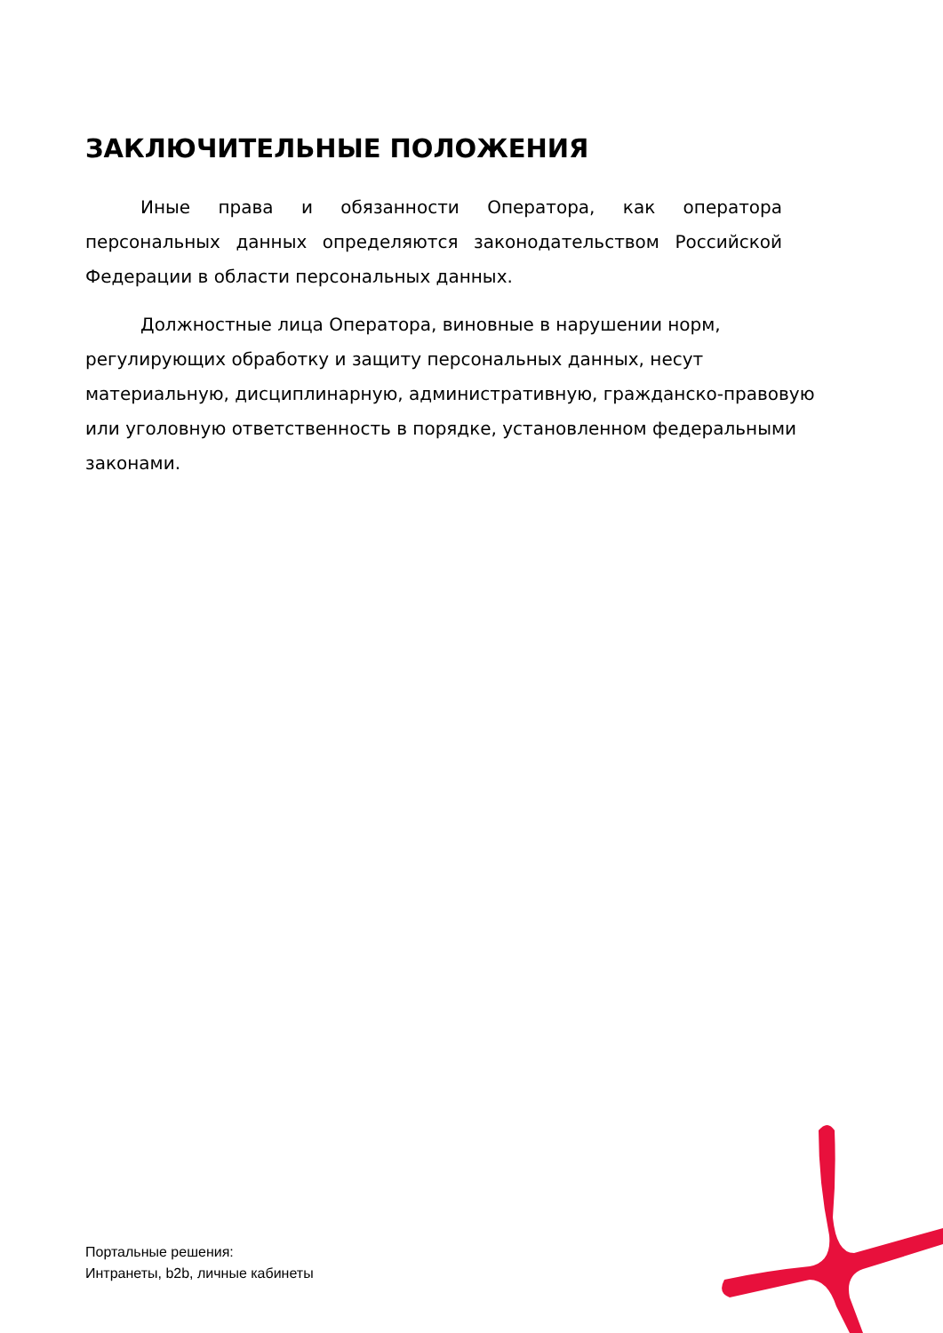ЗАКЛЮЧИТЕЛЬНЫЕ ПОЛОЖЕНИЯ
Иные права и обязанности Оператора, как оператора персональных данных определяются законодательством Российской Федерации в области персональных данных.
Должностные лица Оператора, виновные в нарушении норм, регулирующих обработку и защиту персональных данных, несут материальную, дисциплинарную, административную, гражданско-правовую или уголовную ответственность в порядке, установленном федеральными законами.
Портальные решения:
Интранеты, b2b, личные кабинеты